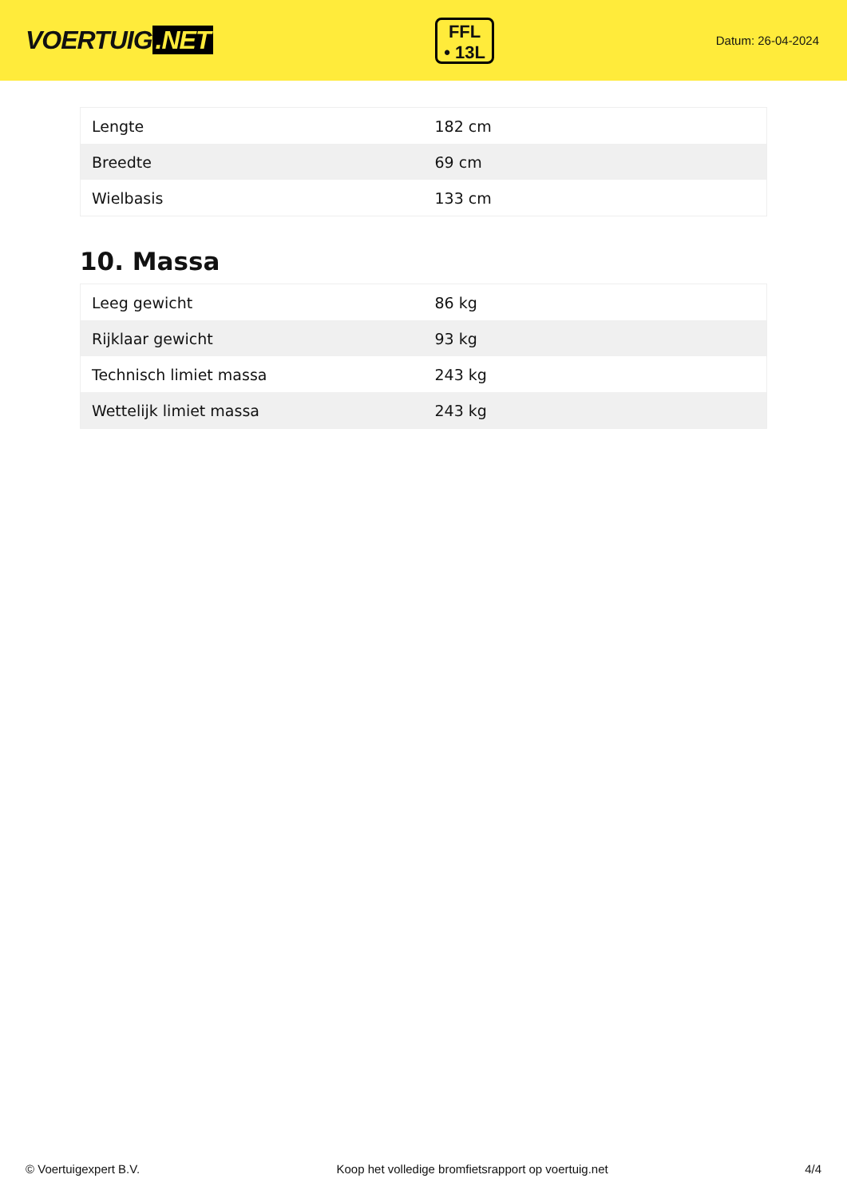VOERTUIG.NET
FFL
• 13L
Datum: 26-04-2024
| Lengte | 182 cm |
| Breedte | 69 cm |
| Wielbasis | 133 cm |
10. Massa
| Leeg gewicht | 86 kg |
| Rijklaar gewicht | 93 kg |
| Technisch limiet massa | 243 kg |
| Wettelijk limiet massa | 243 kg |
© Voertuigexpert B.V. Koop het volledige bromfietsrapport op voertuig.net 4/4